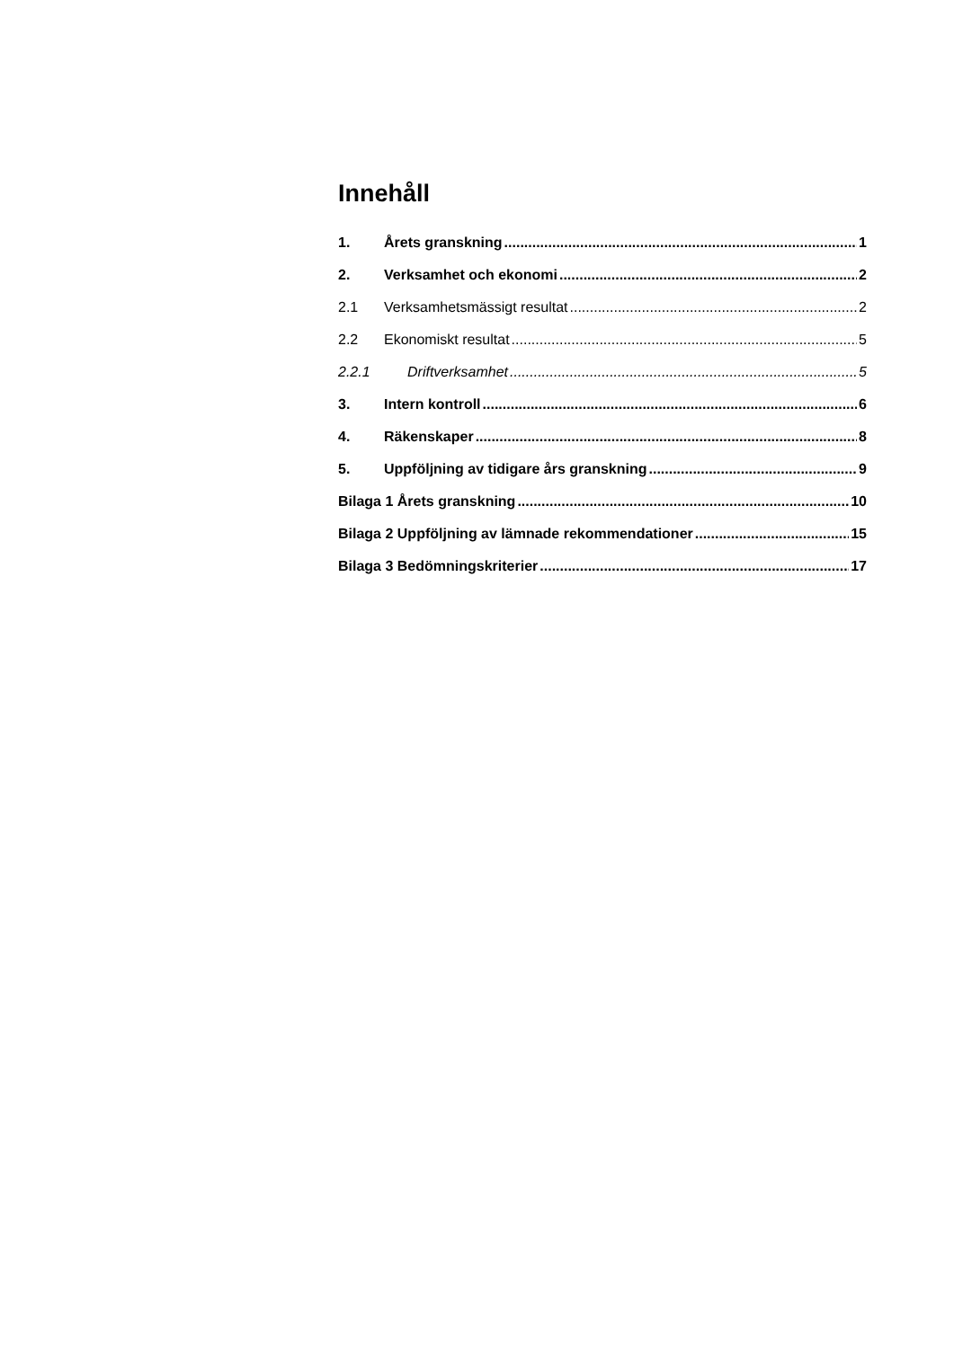Innehåll
1. Årets granskning 1
2. Verksamhet och ekonomi 2
2.1 Verksamhetsmässigt resultat 2
2.2 Ekonomiskt resultat 5
2.2.1 Driftverksamhet 5
3. Intern kontroll 6
4. Räkenskaper 8
5. Uppföljning av tidigare års granskning 9
Bilaga 1 Årets granskning 10
Bilaga 2 Uppföljning av lämnade rekommendationer 15
Bilaga 3 Bedömningskriterier 17